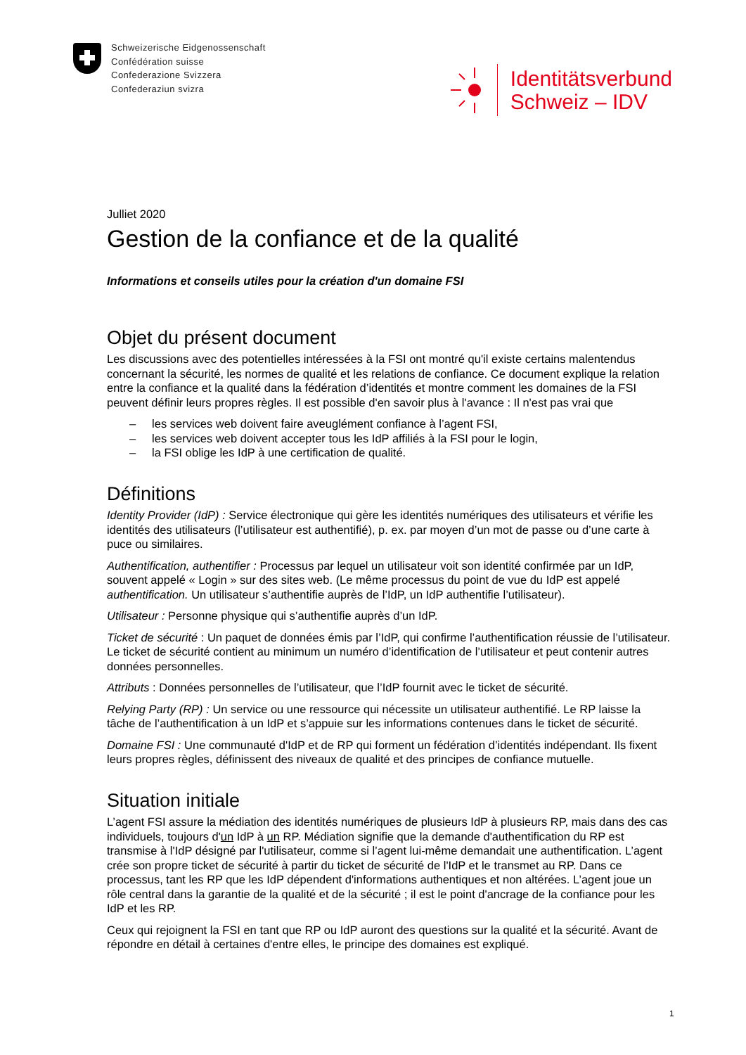Schweizerische Eidgenossenschaft
Confédération suisse
Confederazione Svizzera
Confederaziun svizra
Identitätsverbund
Schweiz – IDV
Julliet 2020
Gestion de la confiance et de la qualité
Informations et conseils utiles pour la création d'un domaine FSI
Objet du présent document
Les discussions avec des potentielles intéressées à la FSI ont montré qu'il existe certains malentendus concernant la sécurité, les normes de qualité et les relations de confiance. Ce document explique la relation entre la confiance et la qualité dans la fédération d’identités et montre comment les domaines de la FSI peuvent définir leurs propres règles. Il est possible d'en savoir plus à l'avance : Il n'est pas vrai que
– les services web doivent faire aveuglément confiance à l’agent FSI,
– les services web doivent accepter tous les IdP affiliés à la FSI pour le login,
– la FSI oblige les IdP à une certification de qualité.
Définitions
Identity Provider (IdP) : Service électronique qui gère les identités numériques des utilisateurs et vérifie les identités des utilisateurs (l’utilisateur est authentifié), p. ex. par moyen d’un mot de passe ou d’une carte à puce ou similaires.
Authentification, authentifier : Processus par lequel un utilisateur voit son identité confirmée par un IdP, souvent appelé « Login » sur des sites web. (Le même processus du point de vue du IdP est appelé authentification. Un utilisateur s’authentifie auprès de l’IdP, un IdP authentifie l’utilisateur).
Utilisateur : Personne physique qui s’authentifie auprès d’un IdP.
Ticket de sécurité : Un paquet de données émis par l’IdP, qui confirme l’authentification réussie de l’utilisateur. Le ticket de sécurité contient au minimum un numéro d’identification de l’utilisateur et peut contenir autres données personnelles.
Attributs : Données personnelles de l’utilisateur, que l’IdP fournit avec le ticket de sécurité.
Relying Party (RP) : Un service ou une ressource qui nécessite un utilisateur authentifié. Le RP laisse la tâche de l’authentification à un IdP et s’appuie sur les informations contenues dans le ticket de sécurité.
Domaine FSI : Une communauté d'IdP et de RP qui forment un fédération d’identités indépendant. Ils fixent leurs propres règles, définissent des niveaux de qualité et des principes de confiance mutuelle.
Situation initiale
L’agent FSI assure la médiation des identités numériques de plusieurs IdP à plusieurs RP, mais dans des cas individuels, toujours d'un IdP à un RP. Médiation signifie que la demande d'authentification du RP est transmise à l'IdP désigné par l'utilisateur, comme si l’agent lui-même demandait une authentification. L’agent crée son propre ticket de sécurité à partir du ticket de sécurité de l'IdP et le transmet au RP. Dans ce processus, tant les RP que les IdP dépendent d'informations authentiques et non altérées. L’agent joue un rôle central dans la garantie de la qualité et de la sécurité ; il est le point d'ancrage de la confiance pour les IdP et les RP.
Ceux qui rejoignent la FSI en tant que RP ou IdP auront des questions sur la qualité et la sécurité. Avant de répondre en détail à certaines d'entre elles, le principe des domaines est expliqué.
1